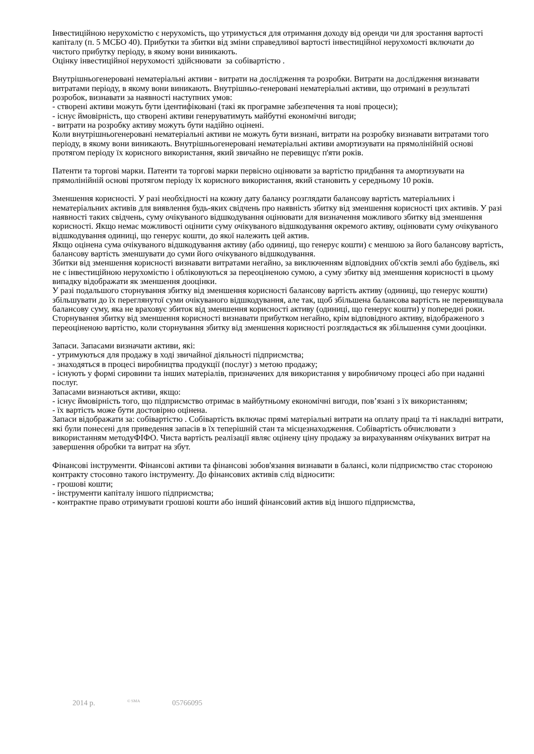Інвестиційною нерухомістю є нерухомість, що утримується для отримання доходу від оренди чи для зростання вартості капіталу (п. 5 МСБО 40). Прибутки та збитки від зміни справедливої вартості інвестиційної нерухомості включати до чистого прибутку періоду, в якому вони виникають.
Оцінку інвестиційної нерухомості здійснювати за собівартістю .
Внутрішньогенеровані нематеріальні активи - витрати на дослідження та розробки. Витрати на дослідження визнавати витратами періоду, в якому вони виникають. Внутрішньо-генеровані нематеріальні активи, що отримані в результаті розробок, визнавати за наявності наступних умов:
- створені активи можуть бути ідентифіковані (такі як програмне забезпечення та нові процеси);
- існує ймовірність, що створені активи генеруватимуть майбутні економічні вигоди;
- витрати на розробку активу можуть бути надійно оцінені.
Коли внутрішньогенеровані нематеріальні активи не можуть бути визнані, витрати на розробку визнавати витратами того періоду, в якому вони виникають. Внутрішньогенеровані нематеріальні активи амортизувати на прямолінійній основі протягом періоду їх корисного використання, який звичайно не перевищує п'яти років.
Патенти та торгові марки. Патенти та торгові марки первісно оцінювати за вартістю придбання та амортизувати на прямолінійній основі протягом періоду їх корисного використання, який становить у середньому 10 років.
Зменшення корисності. У разі необхідності на кожну дату балансу розглядати балансову вартість матеріальних і нематеріальних активів для виявлення будь-яких свідчень про наявність збитку від зменшення корисності цих активів. У разі наявності таких свідчень, суму очікуваного відшкодування оцінювати для визначення можливого збитку від зменшення корисності. Якщо немає можливості оцінити суму очікуваного відшкодування окремого активу, оцінювати суму очікуваного відшкодування одиниці, що генерує кошти, до якої належить цей актив.
Якщо оцінена сума очікуваного відшкодування активу (або одиниці, що генерує кошти) є меншою за його балансову вартість, балансову вартість зменшувати до суми його очікуваного відшкодування.
Збитки від зменшення корисності визнавати витратами негайно, за виключенням відповідних об'єктів землі або будівель, які не є інвестиційною нерухомістю і обліковуються за переоціненою сумою, а суму збитку від зменшення корисності в цьому випадку відображати як зменшення дооцінки.
У разі подальшого сторнування збитку від зменшення корисності балансову вартість активу (одиниці, що генерує кошти) збільшувати до їх переглянутої суми очікуваного відшкодування, але так, щоб збільшена балансова вартість не перевищувала балансову суму, яка не враховує збиток від зменшення корисності активу (одиниці, що генерує кошти) у попередні роки.
Сторнування збитку від зменшення корисності визнавати прибутком негайно, крім відповідного активу, відображеного з переоціненою вартістю, коли сторнування збитку від зменшення корисності розглядається як збільшення суми дооцінки.
Запаси. Запасами визначати активи, які:
- утримуються для продажу в ході звичайної діяльності підприємства;
- знаходяться в процесі виробництва продукції (послуг) з метою продажу;
- існують у формі сировини та інших матеріалів, призначених для використання у виробничому процесі або при наданні послуг.
Запасами визнаються активи, якщо:
- існує ймовірність того, що підприємство отримає в майбутньому економічні вигоди, пов’язані з їх використанням;
- їх вартість може бути достовірно оцінена.
Запаси відображати за: собівартістю . Собівартість включає прямі матеріальні витрати на оплату праці та ті накладні витрати, які були понесені для приведення запасів в їх теперішній стан та місцезнаходження. Собівартість обчислювати з використанням методуФІФО. Чиста вартість реалізації являє оцінену ціну продажу за вирахуванням очікуваних витрат на завершення обробки та витрат на збут.
Фінансові інструменти. Фінансові активи та фінансові зобов'язання визнавати в балансі, коли підприємство стає стороною контракту стосовно такого інструменту. До фінансових активів слід відносити:
- грошові кошти;
- інструменти капіталу іншого підприємства;
- контрактне право отримувати грошові кошти або інший фінансовий актив від іншого підприємства,
2014 р. <sup>© SMA</sup> 05766095